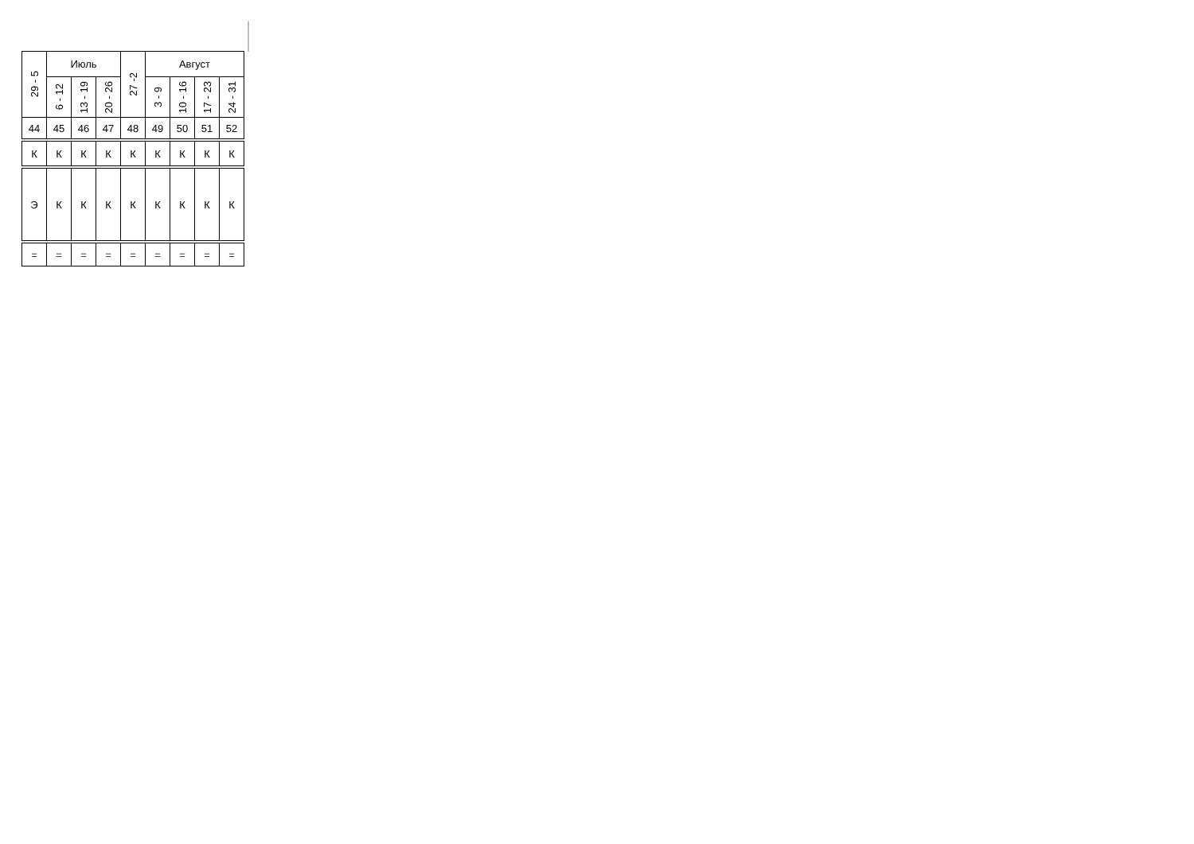| 29 - 5 | Июль | | | 27 -2 | Август | | | |
| --- | --- | --- | --- | --- | --- | --- | --- | --- |
| | 6 - 12 | 13 - 19 | 20 - 26 | | 3 - 9 | 10 - 16 | 17 - 23 | 24 - 31 |
| 44 | 45 | 46 | 47 | 48 | 49 | 50 | 51 | 52 |
| К | К | К | К | К | К | К | К | К |
| Э | К | К | К | К | К | К | К | К |
| = | = | = | = | = | = | = | = | = |